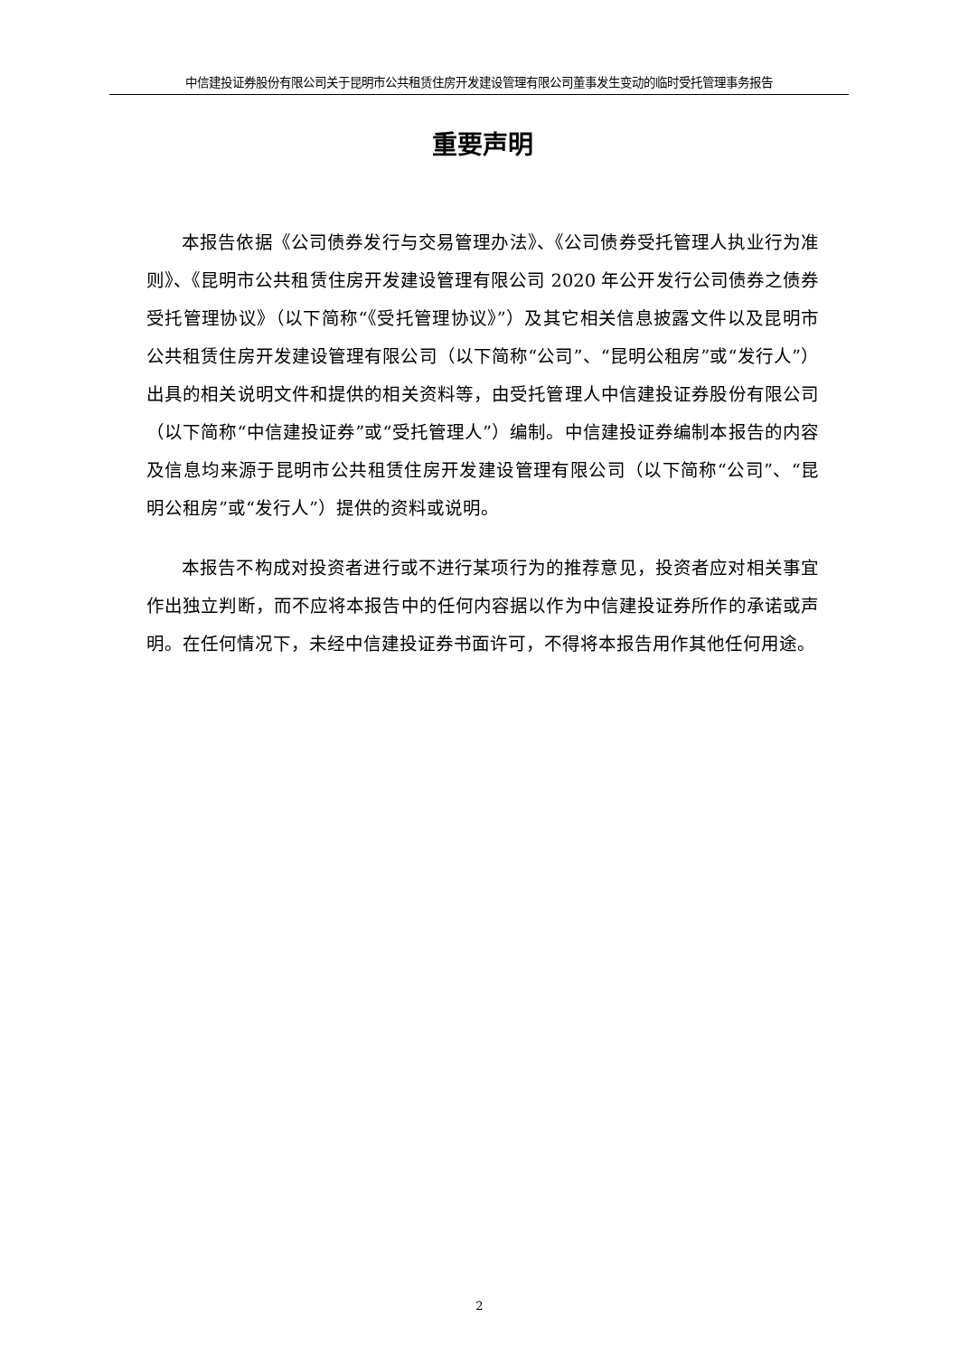中信建投证券股份有限公司关于昆明市公共租赁住房开发建设管理有限公司董事发生变动的临时受托管理事务报告
重要声明
本报告依据《公司债券发行与交易管理办法》、《公司债券受托管理人执业行为准则》、《昆明市公共租赁住房开发建设管理有限公司 2020 年公开发行公司债券之债券受托管理协议》（以下简称“《受托管理协议》”）及其它相关信息披露文件以及昆明市公共租赁住房开发建设管理有限公司（以下简称“公司”、“昆明公租房”或“发行人”）出具的相关说明文件和提供的相关资料等，由受托管理人中信建投证券股份有限公司（以下简称“中信建投证券”或“受托管理人”）编制。中信建投证券编制本报告的内容及信息均来源于昆明市公共租赁住房开发建设管理有限公司（以下简称“公司”、“昆明公租房”或“发行人”）提供的资料或说明。
本报告不构成对投资者进行或不进行某项行为的推荐意见，投资者应对相关事宜作出独立判断，而不应将本报告中的任何内容据以作为中信建投证券所作的承诺或声明。在任何情况下，未经中信建投证券书面许可，不得将本报告用作其他任何用途。
2